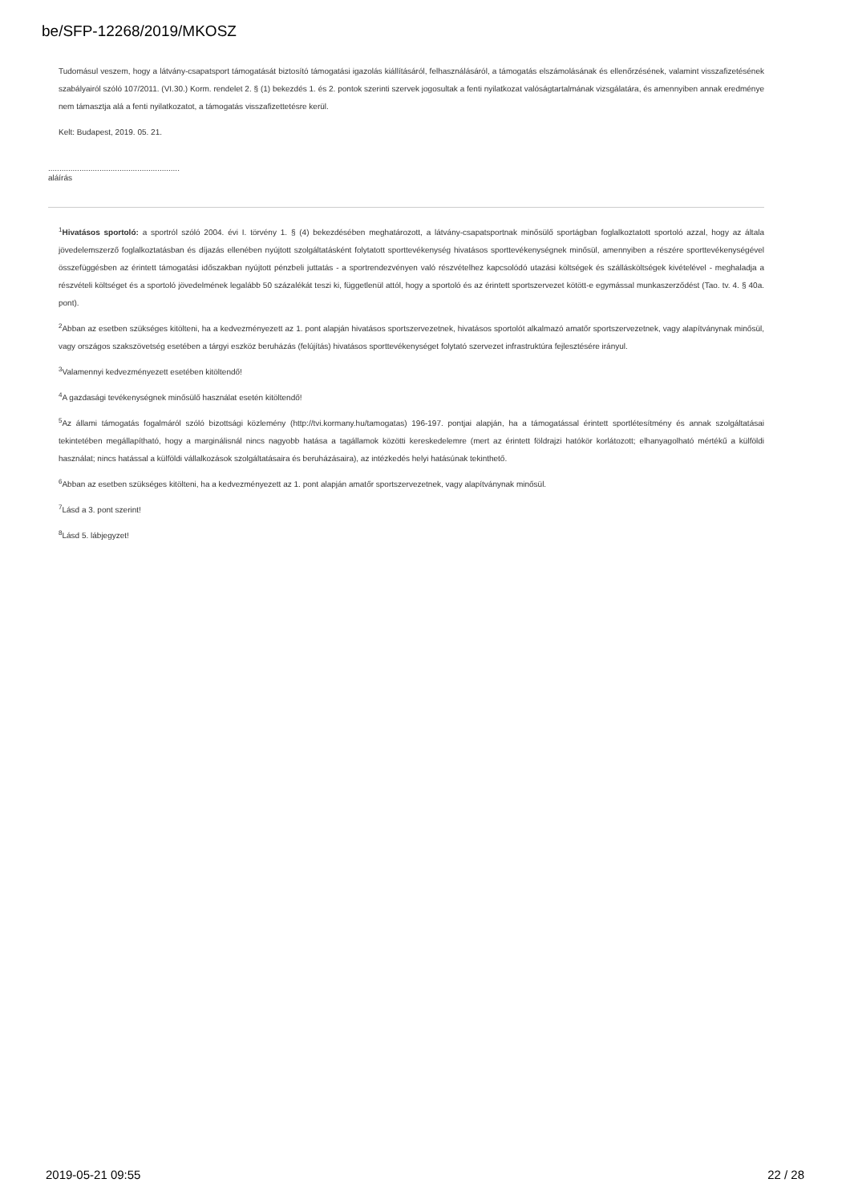be/SFP-12268/2019/MKOSZ
Tudomásul veszem, hogy a látvány-csapatsport támogatását biztosító támogatási igazolás kiállításáról, felhasználásáról, a támogatás elszámolásának és ellenőrzésének, valamint visszafizetésének szabályairól szóló 107/2011. (VI.30.) Korm. rendelet 2. § (1) bekezdés 1. és 2. pontok szerinti szervek jogosultak a fenti nyilatkozat valóságtartalmának vizsgálatára, és amennyiben annak eredménye nem támasztja alá a fenti nyilatkozatot, a támogatás visszafizettetésre kerül.
Kelt: Budapest, 2019. 05. 21.
...........................................................
aláírás
<sup>1</sup> Hivatásos sportoló: a sportról szóló 2004. évi I. törvény 1. § (4) bekezdésében meghatározott, a látvány-csapatsportnak minősülő sportágban foglalkoztatott sportoló azzal, hogy az általa jövedelemszerző foglalkoztatásban és díjazás ellenében nyújtott szolgáltatásként folytatott sporttevékenység hivatásos sporttevékenységnek minősül, amennyiben a részére sporttevékenységével összefüggésben az érintett támogatási időszakban nyújtott pénzbeli juttatás - a sportrendezvényen való részvételhez kapcsolódó utazási költségek és szállásköltségek kivételével - meghaladja a részvételi költséget és a sportoló jövedelmének legalább 50 százalékát teszi ki, függetlenül attól, hogy a sportoló és az érintett sportszervezet kötött-e egymással munkaszerződést (Tao. tv. 4. § 40a. pont).
<sup>2</sup> Abban az esetben szükséges kitölteni, ha a kedvezményezett az 1. pont alapján hivatásos sportszervezetnek, hivatásos sportolót alkalmazó amatőr sportszervezetnek, vagy alapítványnak minősül, vagy országos szakszövetség esetében a tárgyi eszköz beruházás (felújítás) hivatásos sporttevékenységet folytató szervezet infrastruktúra fejlesztésére irányul.
<sup>3</sup> Valamennyi kedvezményezett esetében kitöltendő!
<sup>4</sup> A gazdasági tevékenységnek minősülő használat esetén kitöltendő!
<sup>5</sup> Az állami támogatás fogalmáról szóló bizottsági közlemény (http://tvi.kormany.hu/tamogatas) 196-197. pontjai alapján, ha a támogatással érintett sportlétesítmény és annak szolgáltatásai tekintetében megállapítható, hogy a marginálisnál nincs nagyobb hatása a tagállamok közötti kereskedelemre (mert az érintett földrajzi hatókör korlátozott; elhanyagolható mértékű a külföldi használat; nincs hatással a külföldi vállalkozások szolgáltatásaira és beruházásaira), az intézkedés helyi hatásúnak tekinthető.
<sup>6</sup> Abban az esetben szükséges kitölteni, ha a kedvezményezett az 1. pont alapján amatőr sportszervezetnek, vagy alapítványnak minősül.
<sup>7</sup> Lásd a 3. pont szerint!
<sup>8</sup> Lásd 5. lábjegyzet!
2019-05-21 09:55 22 / 28